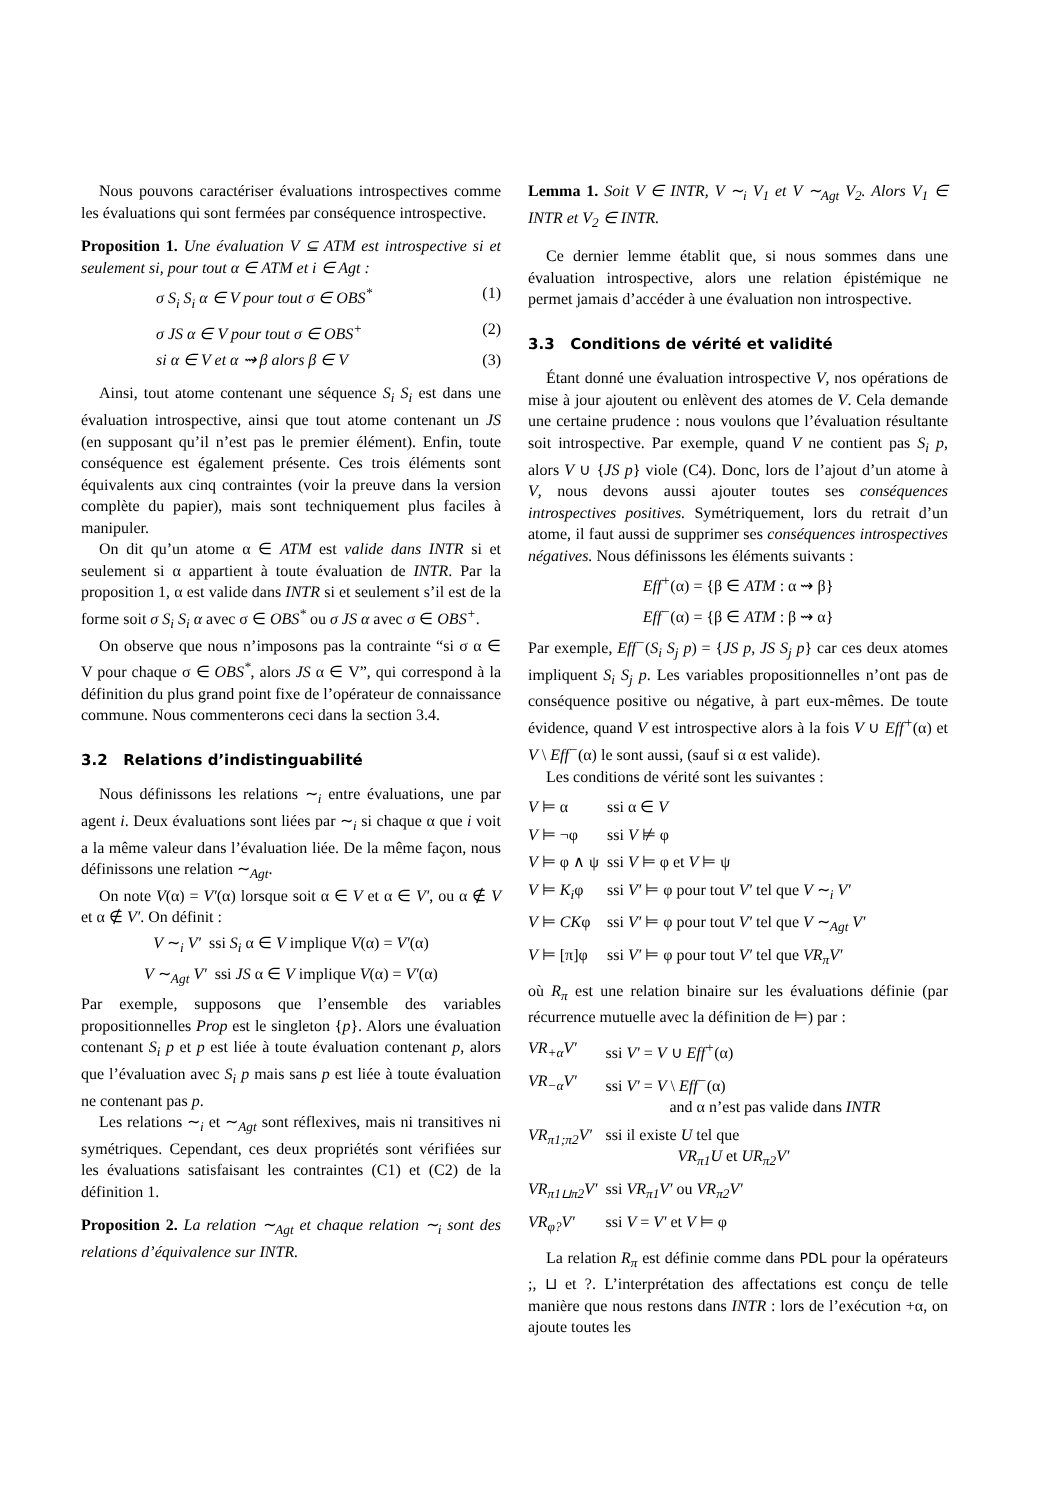Nous pouvons caractériser évaluations introspectives comme les évaluations qui sont fermées par conséquence introspective.
Proposition 1. Une évaluation V ⊆ ATM est introspective si et seulement si, pour tout α ∈ ATM et i ∈ Agt :
σ S<sub>i</sub> S<sub>i</sub> α ∈ V pour tout σ ∈ OBS<sup>*</sup> (1)
σ JS α ∈ V pour tout σ ∈ OBS<sup>+</sup> (2)
si α ∈ V et α ⇝ β alors β ∈ V (3)
Ainsi, tout atome contenant une séquence S<sub>i</sub> S<sub>i</sub> est dans une évaluation introspective, ainsi que tout atome contenant un JS (en supposant qu’il n’est pas le premier élément). Enfin, toute conséquence est également présente. Ces trois éléments sont équivalents aux cinq contraintes (voir la preuve dans la version complète du papier), mais sont techniquement plus faciles à manipuler.
On dit qu’un atome α ∈ ATM est valide dans INTR si et seulement si α appartient à toute évaluation de INTR. Par la proposition 1, α est valide dans INTR si et seulement s’il est de la forme soit σ S<sub>i</sub> S<sub>i</sub> α avec σ ∈ OBS<sup>*</sup> ou σ JS α avec σ ∈ OBS<sup>+</sup>.
On observe que nous n’imposons pas la contrainte “si σ α ∈ V pour chaque σ ∈ OBS<sup>*</sup>, alors JS α ∈ V”, qui correspond à la définition du plus grand point fixe de l’opérateur de connaissance commune. Nous commenterons ceci dans la section 3.4.
3.2 Relations d’indistinguabilité
Nous définissons les relations ∼<sub>i</sub> entre évaluations, une par agent i. Deux évaluations sont liées par ∼<sub>i</sub> si chaque α que i voit a la même valeur dans l’évaluation liée. De la même façon, nous définissons une relation ∼<sub>Agt</sub>.
On note V(α) = V′(α) lorsque soit α ∈ V et α ∈ V′, ou α ∉ V et α ∉ V′. On définit :
V ∼<sub>i</sub> V′ ssi S<sub>i</sub> α ∈ V implique V(α) = V′(α)
V ∼<sub>Agt</sub> V′ ssi JS α ∈ V implique V(α) = V′(α)
Par exemple, supposons que l’ensemble des variables propositionnelles Prop est le singleton {p}. Alors une évaluation contenant S<sub>i</sub> p et p est liée à toute évaluation contenant p, alors que l’évaluation avec S<sub>i</sub> p mais sans p est liée à toute évaluation ne contenant pas p.
Les relations ∼<sub>i</sub> et ∼<sub>Agt</sub> sont réflexives, mais ni transitives ni symétriques. Cependant, ces deux propriétés sont vérifiées sur les évaluations satisfaisant les contraintes (C1) et (C2) de la définition 1.
Proposition 2. La relation ∼<sub>Agt</sub> et chaque relation ∼<sub>i</sub> sont des relations d’équivalence sur INTR.
Lemma 1. Soit V ∈ INTR, V ∼<sub>i</sub> V<sub>1</sub> et V ∼<sub>Agt</sub> V<sub>2</sub>. Alors V<sub>1</sub> ∈ INTR et V<sub>2</sub> ∈ INTR.
Ce dernier lemme établit que, si nous sommes dans une évaluation introspective, alors une relation épistémique ne permet jamais d’accéder à une évaluation non introspective.
3.3 Conditions de vérité et validité
Étant donné une évaluation introspective V, nos opérations de mise à jour ajoutent ou enlèvent des atomes de V. Cela demande une certaine prudence : nous voulons que l’évaluation résultante soit introspective. Par exemple, quand V ne contient pas S<sub>i</sub> p, alors V ∪ {JS p} viole (C4). Donc, lors de l’ajout d’un atome à V, nous devons aussi ajouter toutes ses conséquences introspectives positives. Symétriquement, lors du retrait d’un atome, il faut aussi de supprimer ses conséquences introspectives négatives. Nous définissons les éléments suivants :
Eff<sup>+</sup>(α) = {β ∈ ATM : α ⇝ β}
Eff<sup>−</sup>(α) = {β ∈ ATM : β ⇝ α}
Par exemple, Eff<sup>−</sup>(S<sub>i</sub> S<sub>j</sub> p) = {JS p, JS S<sub>j</sub> p} car ces deux atomes impliquent S<sub>i</sub> S<sub>j</sub> p. Les variables propositionnelles n’ont pas de conséquence positive ou négative, à part eux-mêmes. De toute évidence, quand V est introspective alors à la fois V ∪ Eff<sup>+</sup>(α) et V \ Eff<sup>−</sup>(α) le sont aussi, (sauf si α est valide).
Les conditions de vérité sont les suivantes :
| V ⊨ α | ssi α ∈ V |
| V ⊨ ¬φ | ssi V ⊭ φ |
| V ⊨ φ ∧ ψ | ssi V ⊨ φ et V ⊨ ψ |
| V ⊨ K<sub>i</sub> φ | ssi V′ ⊨ φ pour tout V′ tel que V ∼<sub>i</sub> V′ |
| V ⊨ CK φ | ssi V′ ⊨ φ pour tout V′ tel que V ∼<sub>Agt</sub> V′ |
| V ⊨ [π]φ | ssi V′ ⊨ φ pour tout V′ tel que VR<sub>π</sub>V′ |
où R<sub>π</sub> est une relation binaire sur les évaluations définie (par récurrence mutuelle avec la définition de ⊨) par :
| VR<sub>+α</sub>V′ | ssi V′ = V ∪ Eff<sup>+</sup> (α) |
| VR<sub>−α</sub>V′ | ssi V′ = V \ Eff<sup>−</sup> (α) and α n’est pas valide dans INTR |
| VR<sub>π1;π2</sub>V′ | ssi il existe U tel que VR<sub>π1</sub>U et UR<sub>π2</sub>V′ |
| VR<sub>π1⊔π2</sub>V′ | ssi VR<sub>π1</sub>V′ ou VR<sub>π2</sub>V′ |
| VR<sub>φ?</sub>V′ | ssi V = V′ et V ⊨ φ |
La relation R<sub>π</sub> est définie comme dans PDL pour la opérateurs ;, ⊔ et ?. L’interprétation des affectations est conçu de telle manière que nous restons dans INTR : lors de l’exécution +α, on ajoute toutes les